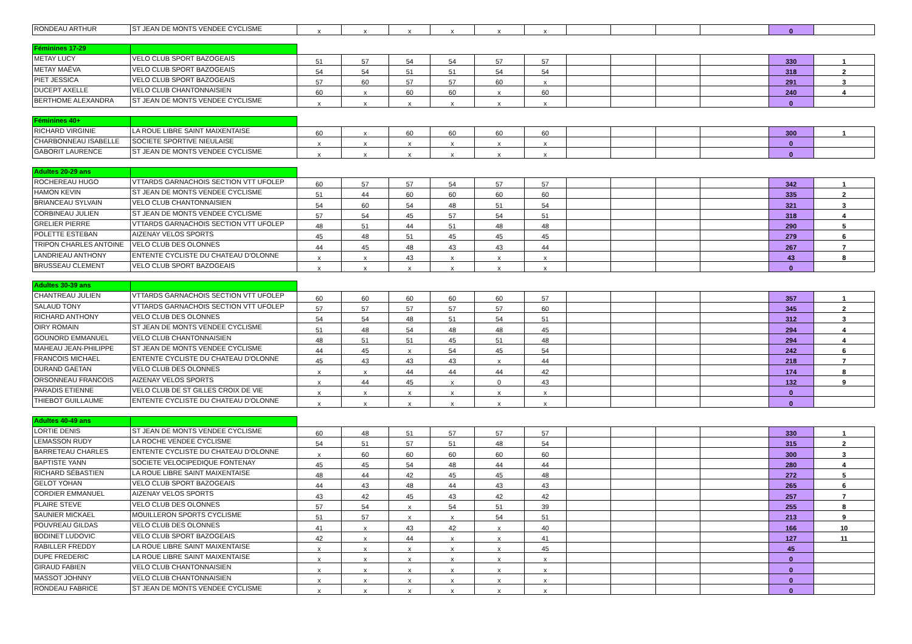| RONDEAU ARTHUR | ST JEAN DE MONTS VENDEE CYCLISME | x | x | x | x | x | x | | | | | 0 | |
| Féminines 17-29 | | | | | | | | | | | | | |
| METAY LUCY | VELO CLUB SPORT BAZOGEAIS | 51 | 57 | 54 | 54 | 57 | 57 | | | | | 330 | 1 |
| METAY MAËVA | VELO CLUB SPORT BAZOGEAIS | 54 | 54 | 51 | 51 | 54 | 54 | | | | | 318 | 2 |
| PIET JESSICA | VELO CLUB SPORT BAZOGEAIS | 57 | 60 | 57 | 57 | 60 | x | | | | | 291 | 3 |
| DUCEPT AXELLE | VELO CLUB CHANTONNAISIEN | 60 | x | 60 | 60 | x | 60 | | | | | 240 | 4 |
| BERTHOME ALEXANDRA | ST JEAN DE MONTS VENDEE CYCLISME | x | x | x | x | x | x | | | | | 0 | |
| Féminines 40+ | | | | | | | | | | | | | |
| RICHARD VIRGINIE | LA ROUE LIBRE SAINT MAIXENTAISE | 60 | x | 60 | 60 | 60 | 60 | | | | | 300 | 1 |
| CHARBONNEAU ISABELLE | SOCIETE SPORTIVE NIEULAISE | x | x | x | x | x | x | | | | | 0 | |
| GABORIT LAURENCE | ST JEAN DE MONTS VENDEE CYCLISME | x | x | x | x | x | x | | | | | 0 | |
| Adultes 20-29 ans | | | | | | | | | | | | | |
| ROCHEREAU HUGO | VTTARDS GARNACHOIS SECTION VTT UFOLEP | 60 | 57 | 57 | 54 | 57 | 57 | | | | | 342 | 1 |
| HAMON KEVIN | ST JEAN DE MONTS VENDEE CYCLISME | 51 | 44 | 60 | 60 | 60 | 60 | | | | | 335 | 2 |
| BRIANCEAU SYLVAIN | VELO CLUB CHANTONNAISIEN | 54 | 60 | 54 | 48 | 51 | 54 | | | | | 321 | 3 |
| CORBINEAU JULIEN | ST JEAN DE MONTS VENDEE CYCLISME | 57 | 54 | 45 | 57 | 54 | 51 | | | | | 318 | 4 |
| GRELIER PIERRE | VTTARDS GARNACHOIS SECTION VTT UFOLEP | 48 | 51 | 44 | 51 | 48 | 48 | | | | | 290 | 5 |
| POLETTE ESTEBAN | AIZENAY VELOS SPORTS | 45 | 48 | 51 | 45 | 45 | 45 | | | | | 279 | 6 |
| TRIPON CHARLES ANTOINE | VELO CLUB DES OLONNES | 44 | 45 | 48 | 43 | 43 | 44 | | | | | 267 | 7 |
| LANDRIEAU ANTHONY | ENTENTE CYCLISTE DU CHATEAU D'OLONNE | x | x | 43 | x | x | x | | | | | 43 | 8 |
| BRUSSEAU CLEMENT | VELO CLUB SPORT BAZOGEAIS | x | x | x | x | x | x | | | | | 0 | |
| Adultes 30-39 ans | | | | | | | | | | | | | |
| CHANTREAU JULIEN | VTTARDS GARNACHOIS SECTION VTT UFOLEP | 60 | 60 | 60 | 60 | 60 | 57 | | | | | 357 | 1 |
| SALAUD TONY | VTTARDS GARNACHOIS SECTION VTT UFOLEP | 57 | 57 | 57 | 57 | 57 | 60 | | | | | 345 | 2 |
| RICHARD ANTHONY | VELO CLUB DES OLONNES | 54 | 54 | 48 | 51 | 54 | 51 | | | | | 312 | 3 |
| OIRY ROMAIN | ST JEAN DE MONTS VENDEE CYCLISME | 51 | 48 | 54 | 48 | 48 | 45 | | | | | 294 | 4 |
| GOUNORD EMMANUEL | VELO CLUB CHANTONNAISIEN | 48 | 51 | 51 | 45 | 51 | 48 | | | | | 294 | 4 |
| MAHEAU JEAN-PHILIPPE | ST JEAN DE MONTS VENDEE CYCLISME | 44 | 45 | x | 54 | 45 | 54 | | | | | 242 | 6 |
| FRANCOIS MICHAEL | ENTENTE CYCLISTE DU CHATEAU D'OLONNE | 45 | 43 | 43 | 43 | x | 44 | | | | | 218 | 7 |
| DURAND GAETAN | VELO CLUB DES OLONNES | x | x | 44 | 44 | 44 | 42 | | | | | 174 | 8 |
| ORSONNEAU FRANCOIS | AIZENAY VELOS SPORTS | x | 44 | 45 | x | 0 | 43 | | | | | 132 | 9 |
| PARADIS ETIENNE | VELO CLUB DE ST GILLES CROIX DE VIE | x | x | x | x | x | x | | | | | 0 | |
| THIEBOT GUILLAUME | ENTENTE CYCLISTE DU CHATEAU D'OLONNE | x | x | x | x | x | x | | | | | 0 | |
| Adultes 40-49 ans | | | | | | | | | | | | | |
| LORTIE DENIS | ST JEAN DE MONTS VENDEE CYCLISME | 60 | 48 | 51 | 57 | 57 | 57 | | | | | 330 | 1 |
| LEMASSON RUDY | LA ROCHE VENDEE CYCLISME | 54 | 51 | 57 | 51 | 48 | 54 | | | | | 315 | 2 |
| BARRETEAU CHARLES | ENTENTE CYCLISTE DU CHATEAU D'OLONNE | x | 60 | 60 | 60 | 60 | 60 | | | | | 300 | 3 |
| BAPTISTE YANN | SOCIETE VELOCIPEDIQUE FONTENAY | 45 | 45 | 54 | 48 | 44 | 44 | | | | | 280 | 4 |
| RICHARD SÉBASTIEN | LA ROUE LIBRE SAINT MAIXENTAISE | 48 | 44 | 42 | 45 | 45 | 48 | | | | | 272 | 5 |
| GELOT YOHAN | VELO CLUB SPORT BAZOGEAIS | 44 | 43 | 48 | 44 | 43 | 43 | | | | | 265 | 6 |
| CORDIER EMMANUEL | AIZENAY VELOS SPORTS | 43 | 42 | 45 | 43 | 42 | 42 | | | | | 257 | 7 |
| PLAIRE STEVE | VELO CLUB DES OLONNES | 57 | 54 | x | 54 | 51 | 39 | | | | | 255 | 8 |
| SAUNIER MICKAEL | MOUILLERON SPORTS CYCLISME | 51 | 57 | x | x | 54 | 51 | | | | | 213 | 9 |
| POUVREAU GILDAS | VELO CLUB DES OLONNES | 41 | x | 43 | 42 | x | 40 | | | | | 166 | 10 |
| BODINET LUDOVIC | VELO CLUB SPORT BAZOGEAIS | 42 | x | 44 | x | x | 41 | | | | | 127 | 11 |
| RABILLER FREDDY | LA ROUE LIBRE SAINT MAIXENTAISE | x | x | x | x | x | 45 | | | | | 45 | |
| DUPE FREDERIC | LA ROUE LIBRE SAINT MAIXENTAISE | x | x | x | x | x | x | | | | | 0 | |
| GIRAUD FABIEN | VELO CLUB CHANTONNAISIEN | x | x | x | x | x | x | | | | | 0 | |
| MASSOT JOHNNY | VELO CLUB CHANTONNAISIEN | x | x | x | x | x | x | | | | | 0 | |
| RONDEAU FABRICE | ST JEAN DE MONTS VENDEE CYCLISME | x | x | x | x | x | x | | | | | 0 | |